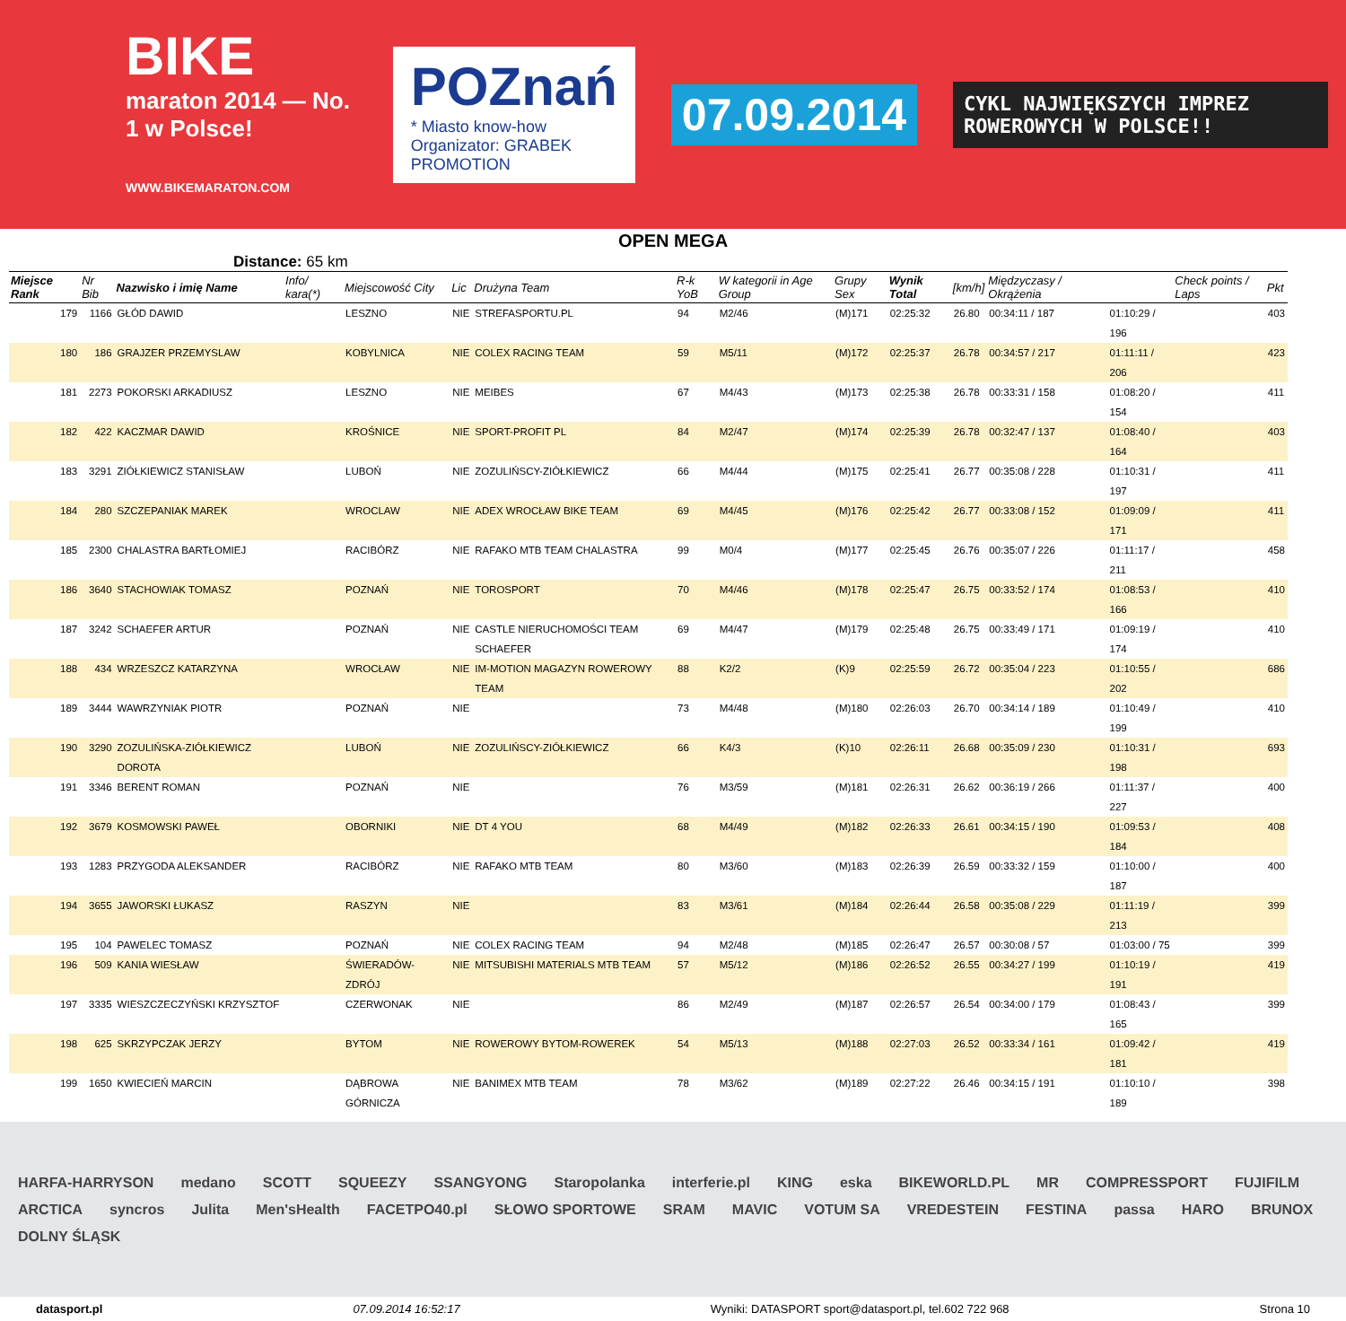BIKE
maraton 2014 — No. 1 w Polsce!
WWW.BIKEMARATON.COM
POZnań
* Miasto know-how
Organizator: GRABEK PROMOTION
07.09.2014
CYKL NAJWIĘKSZYCH IMPREZ ROWEROWYCH W POLSCE!!
OPEN MEGA
Distance: 65 km
| Miejsce Rank | Nr Bib | Nazwisko i imię Name | Info/ kara(*) | Miejscowość City | Lic | Drużyna Team | R-k YoB | W kategorii in Age Group | Grupy Sex | Wynik Total | [km/h] | Międzyczasy / Okrążenia | | Check points / Laps | Pkt |
| --- | --- | --- | --- | --- | --- | --- | --- | --- | --- | --- | --- | --- | --- | --- | --- |
| 179 | 1166 | GŁÓD DAWID | | LESZNO | NIE | STREFASPORTU.PL | 94 | M2/46 | (M)171 | 02:25:32 | 26.80 | 00:34:11 / 187 | 01:10:29 / 196 | | 403 |
| 180 | 186 | GRAJZER PRZEMYSLAW | | KOBYLNICA | NIE | COLEX RACING TEAM | 59 | M5/11 | (M)172 | 02:25:37 | 26.78 | 00:34:57 / 217 | 01:11:11 / 206 | | 423 |
| 181 | 2273 | POKORSKI ARKADIUSZ | | LESZNO | NIE | MEIBES | 67 | M4/43 | (M)173 | 02:25:38 | 26.78 | 00:33:31 / 158 | 01:08:20 / 154 | | 411 |
| 182 | 422 | KACZMAR DAWID | | KROŚNICE | NIE | SPORT-PROFIT PL | 84 | M2/47 | (M)174 | 02:25:39 | 26.78 | 00:32:47 / 137 | 01:08:40 / 164 | | 403 |
| 183 | 3291 | ZIÓŁKIEWICZ STANISŁAW | | LUBOŃ | NIE | ZOZULIŃSCY-ZIÓŁKIEWICZ | 66 | M4/44 | (M)175 | 02:25:41 | 26.77 | 00:35:08 / 228 | 01:10:31 / 197 | | 411 |
| 184 | 280 | SZCZEPANIAK MAREK | | WROCLAW | NIE | ADEX WROCŁAW BIKE TEAM | 69 | M4/45 | (M)176 | 02:25:42 | 26.77 | 00:33:08 / 152 | 01:09:09 / 171 | | 411 |
| 185 | 2300 | CHALASTRA BARTŁOMIEJ | | RACIBÓRZ | NIE | RAFAKO MTB TEAM CHALASTRA | 99 | M0/4 | (M)177 | 02:25:45 | 26.76 | 00:35:07 / 226 | 01:11:17 / 211 | | 458 |
| 186 | 3640 | STACHOWIAK TOMASZ | | POZNAŃ | NIE | TOROSPORT | 70 | M4/46 | (M)178 | 02:25:47 | 26.75 | 00:33:52 / 174 | 01:08:53 / 166 | | 410 |
| 187 | 3242 | SCHAEFER ARTUR | | POZNAŃ | NIE | CASTLE NIERUCHOMOŚCI TEAM SCHAEFER | 69 | M4/47 | (M)179 | 02:25:48 | 26.75 | 00:33:49 / 171 | 01:09:19 / 174 | | 410 |
| 188 | 434 | WRZESZCZ KATARZYNA | | WROCŁAW | NIE | IM-MOTION MAGAZYN ROWEROWY TEAM | 88 | K2/2 | (K)9 | 02:25:59 | 26.72 | 00:35:04 / 223 | 01:10:55 / 202 | | 686 |
| 189 | 3444 | WAWRZYNIAK PIOTR | | POZNAŃ | NIE | | 73 | M4/48 | (M)180 | 02:26:03 | 26.70 | 00:34:14 / 189 | 01:10:49 / 199 | | 410 |
| 190 | 3290 | ZOZULIŃSKA-ZIÓŁKIEWICZ DOROTA | | LUBOŃ | NIE | ZOZULIŃSCY-ZIÓŁKIEWICZ | 66 | K4/3 | (K)10 | 02:26:11 | 26.68 | 00:35:09 / 230 | 01:10:31 / 198 | | 693 |
| 191 | 3346 | BERENT ROMAN | | POZNAŃ | NIE | | 76 | M3/59 | (M)181 | 02:26:31 | 26.62 | 00:36:19 / 266 | 01:11:37 / 227 | | 400 |
| 192 | 3679 | KOSMOWSKI PAWEŁ | | OBORNIKI | NIE | DT 4 YOU | 68 | M4/49 | (M)182 | 02:26:33 | 26.61 | 00:34:15 / 190 | 01:09:53 / 184 | | 408 |
| 193 | 1283 | PRZYGODA ALEKSANDER | | RACIBÓRZ | NIE | RAFAKO MTB TEAM | 80 | M3/60 | (M)183 | 02:26:39 | 26.59 | 00:33:32 / 159 | 01:10:00 / 187 | | 400 |
| 194 | 3655 | JAWORSKI ŁUKASZ | | RASZYN | NIE | | 83 | M3/61 | (M)184 | 02:26:44 | 26.58 | 00:35:08 / 229 | 01:11:19 / 213 | | 399 |
| 195 | 104 | PAWELEC TOMASZ | | POZNAŃ | NIE | COLEX RACING TEAM | 94 | M2/48 | (M)185 | 02:26:47 | 26.57 | 00:30:08 / 57 | 01:03:00 / 75 | | 399 |
| 196 | 509 | KANIA WIESŁAW | | ŚWIERADÓW-ZDRÓJ | NIE | MITSUBISHI MATERIALS MTB TEAM | 57 | M5/12 | (M)186 | 02:26:52 | 26.55 | 00:34:27 / 199 | 01:10:19 / 191 | | 419 |
| 197 | 3335 | WIESZCZECZYŃSKI KRZYSZTOF | | CZERWONAK | NIE | | 86 | M2/49 | (M)187 | 02:26:57 | 26.54 | 00:34:00 / 179 | 01:08:43 / 165 | | 399 |
| 198 | 625 | SKRZYPCZAK JERZY | | BYTOM | NIE | ROWEROWY BYTOM-ROWEREK | 54 | M5/13 | (M)188 | 02:27:03 | 26.52 | 00:33:34 / 161 | 01:09:42 / 181 | | 419 |
| 199 | 1650 | KWIECIEŃ MARCIN | | DĄBROWA GÓRNICZA | NIE | BANIMEX MTB TEAM | 78 | M3/62 | (M)189 | 02:27:22 | 26.46 | 00:34:15 / 191 | 01:10:10 / 189 | | 398 |
HARFA-HARRYSON medano SCOTT SQUEEZY SSANGYONG Staropolanka interferie.pl KING eska BIKEWORLD.PL MR COMPRESSPORT FUJIFILM ARCTICA syncros Julita Men'sHealth FACETPO40.pl SŁOWO SPORTOWE SRAM MAVIC VOTUM SA VREDESTEIN FESTINA passa HARO BRUNOX DOLNY ŚLĄSK
datasport.pl 07.09.2014 16:52:17 Wyniki: DATASPORT sport@datasport.pl, tel.602 722 968 Strona 10